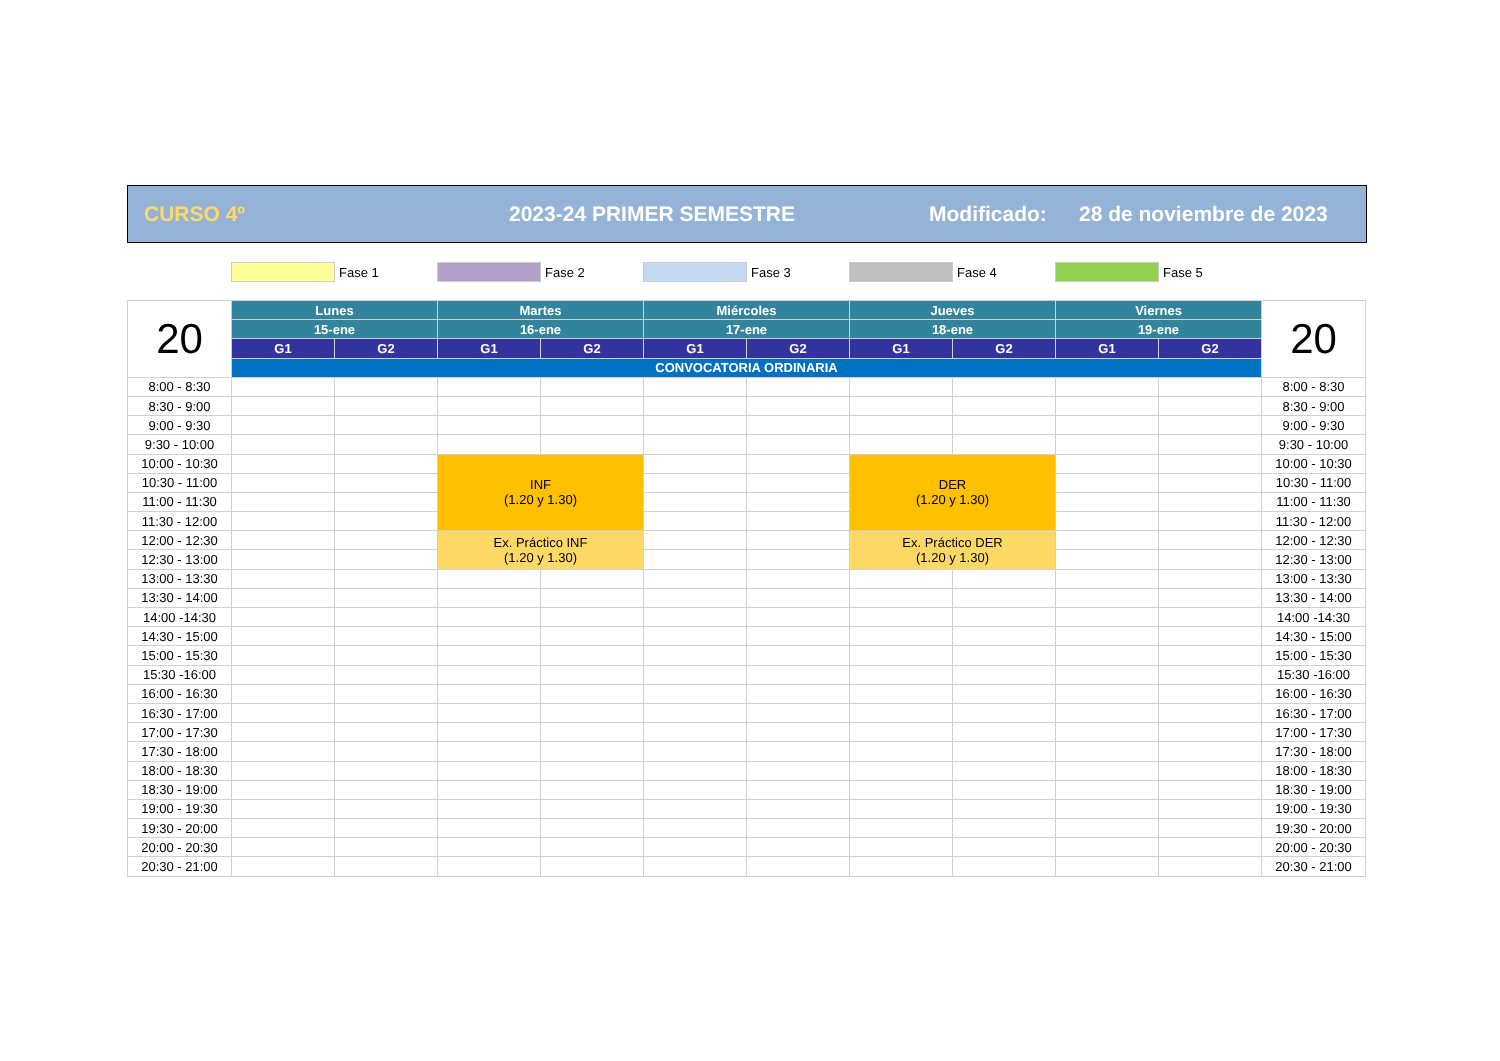CURSO 4º 2023-24 PRIMER SEMESTRE Modificado: 28 de noviembre de 2023
Fase 1 Fase 2 Fase 3 Fase 4 Fase 5
| 20 | Lunes | | Martes | | Miércoles | | Jueves | | Viernes | | 20 |
| --- | --- | --- | --- | --- | --- | --- | --- | --- | --- | --- | --- |
| | 15-ene | | 16-ene | | 17-ene | | 18-ene | | 19-ene | | |
| | G1 | G2 | G1 | G2 | G1 | G2 | G1 | G2 | G1 | G2 | |
| | CONVOCATORIA ORDINARIA | | | | | | | | | | |
| 8:00 - 8:30 | | | | | | | | | | | 8:00 - 8:30 |
| 8:30 - 9:00 | | | | | | | | | | | 8:30 - 9:00 |
| 9:00 - 9:30 | | | | | | | | | | | 9:00 - 9:30 |
| 9:30 - 10:00 | | | | | | | | | | | 9:30 - 10:00 |
| 10:00 - 10:30 | | | INF (1.20 y 1.30) | | | | DER (1.20 y 1.30) | | | | 10:00 - 10:30 |
| 10:30 - 11:00 | | | | | | | | | | | 10:30 - 11:00 |
| 11:00 - 11:30 | | | | | | | | | | | 11:00 - 11:30 |
| 11:30 - 12:00 | | | | | | | | | | | 11:30 - 12:00 |
| 12:00 - 12:30 | | | Ex. Práctico INF (1.20 y 1.30) | | | | Ex. Práctico DER (1.20 y 1.30) | | | | 12:00 - 12:30 |
| 12:30 - 13:00 | | | | | | | | | | | 12:30 - 13:00 |
| 13:00 - 13:30 | | | | | | | | | | | 13:00 - 13:30 |
| 13:30 - 14:00 | | | | | | | | | | | 13:30 - 14:00 |
| 14:00 -14:30 | | | | | | | | | | | 14:00 -14:30 |
| 14:30 - 15:00 | | | | | | | | | | | 14:30 - 15:00 |
| 15:00 - 15:30 | | | | | | | | | | | 15:00 - 15:30 |
| 15:30 -16:00 | | | | | | | | | | | 15:30 -16:00 |
| 16:00 - 16:30 | | | | | | | | | | | 16:00 - 16:30 |
| 16:30 - 17:00 | | | | | | | | | | | 16:30 - 17:00 |
| 17:00 - 17:30 | | | | | | | | | | | 17:00 - 17:30 |
| 17:30 - 18:00 | | | | | | | | | | | 17:30 - 18:00 |
| 18:00 - 18:30 | | | | | | | | | | | 18:00 - 18:30 |
| 18:30 - 19:00 | | | | | | | | | | | 18:30 - 19:00 |
| 19:00 - 19:30 | | | | | | | | | | | 19:00 - 19:30 |
| 19:30 - 20:00 | | | | | | | | | | | 19:30 - 20:00 |
| 20:00 - 20:30 | | | | | | | | | | | 20:00 - 20:30 |
| 20:30 - 21:00 | | | | | | | | | | | 20:30 - 21:00 |